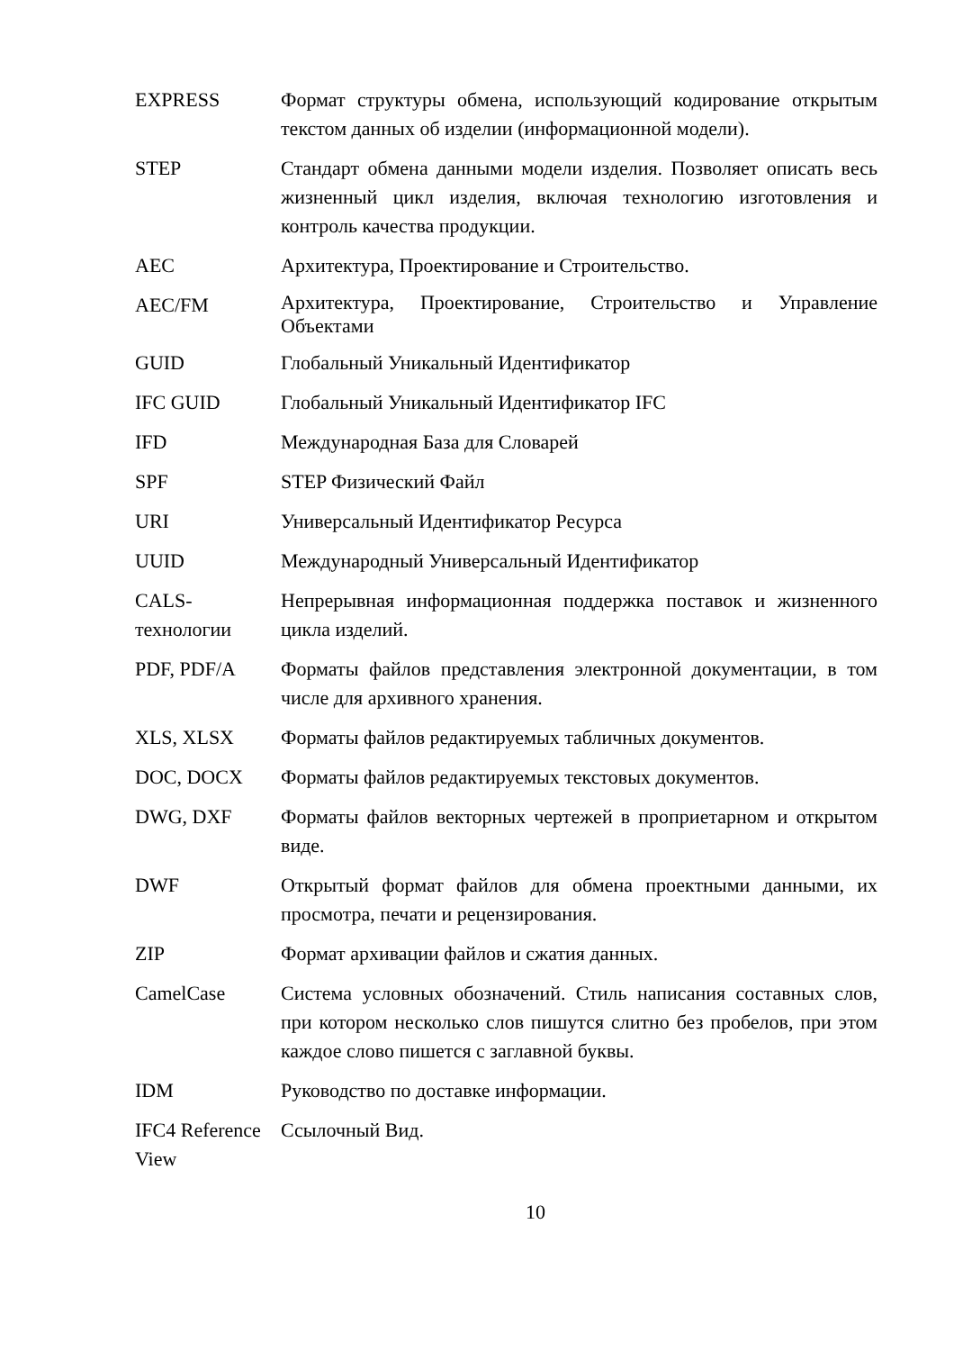| EXPRESS | Формат структуры обмена, использующий кодирование открытым текстом данных об изделии (информационной модели). |
| STEP | Стандарт обмена данными модели изделия. Позволяет описать весь жизненный цикл изделия, включая технологию изготовления и контроль качества продукции. |
| AEC | Архитектура, Проектирование и Строительство. |
| AEC/FM | Архитектура, Проектирование, Строительство и Управление Объектами |
| GUID | Глобальный Уникальный Идентификатор |
| IFC GUID | Глобальный Уникальный Идентификатор IFC |
| IFD | Международная База для Словарей |
| SPF | STEP Физический Файл |
| URI | Универсальный Идентификатор Ресурса |
| UUID | Международный Универсальный Идентификатор |
| CALS-технологии | Непрерывная информационная поддержка поставок и жизненного цикла изделий. |
| PDF, PDF/A | Форматы файлов представления электронной документации, в том числе для архивного хранения. |
| XLS, XLSX | Форматы файлов редактируемых табличных документов. |
| DOC, DOCX | Форматы файлов редактируемых текстовых документов. |
| DWG, DXF | Форматы файлов векторных чертежей в проприетарном и открытом виде. |
| DWF | Открытый формат файлов для обмена проектными данными, их просмотра, печати и рецензирования. |
| ZIP | Формат архивации файлов и сжатия данных. |
| CamelCase | Система условных обозначений. Стиль написания составных слов, при котором несколько слов пишутся слитно без пробелов, при этом каждое слово пишется с заглавной буквы. |
| IDM | Руководство по доставке информации. |
| IFC4 Reference View | Ссылочный Вид. |
10